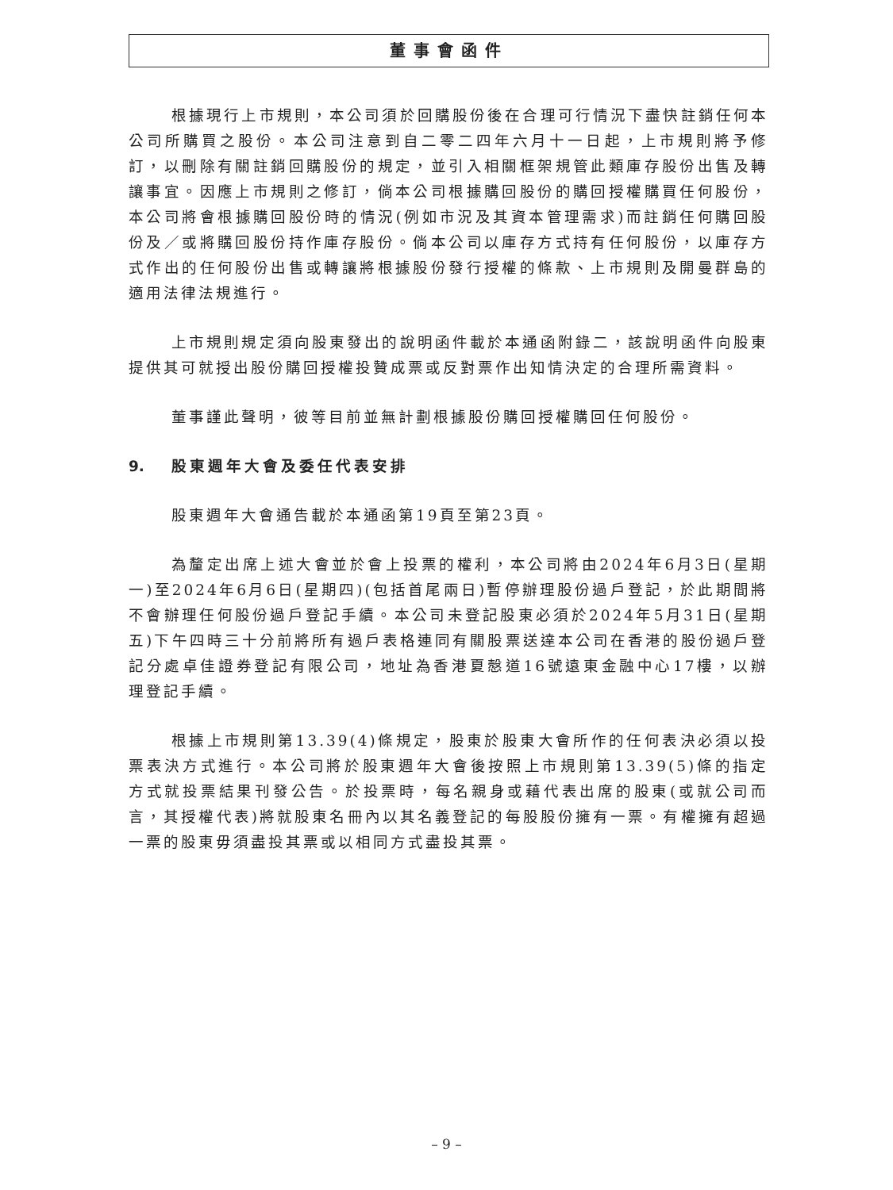董事會函件
根據現行上市規則，本公司須於回購股份後在合理可行情況下盡快註銷任何本公司所購買之股份。本公司注意到自二零二四年六月十一日起，上市規則將予修訂，以刪除有關註銷回購股份的規定，並引入相關框架規管此類庫存股份出售及轉讓事宜。因應上市規則之修訂，倘本公司根據購回股份的購回授權購買任何股份，本公司將會根據購回股份時的情況(例如市況及其資本管理需求)而註銷任何購回股份及／或將購回股份持作庫存股份。倘本公司以庫存方式持有任何股份，以庫存方式作出的任何股份出售或轉讓將根據股份發行授權的條款、上市規則及開曼群島的適用法律法規進行。
上市規則規定須向股東發出的說明函件載於本通函附錄二，該說明函件向股東提供其可就授出股份購回授權投贊成票或反對票作出知情決定的合理所需資料。
董事謹此聲明，彼等目前並無計劃根據股份購回授權購回任何股份。
9. 股東週年大會及委任代表安排
股東週年大會通告載於本通函第19頁至第23頁。
為釐定出席上述大會並於會上投票的權利，本公司將由2024年6月3日(星期一)至2024年6月6日(星期四)(包括首尾兩日)暫停辦理股份過戶登記，於此期間將不會辦理任何股份過戶登記手續。本公司未登記股東必須於2024年5月31日(星期五)下午四時三十分前將所有過戶表格連同有關股票送達本公司在香港的股份過戶登記分處卓佳證券登記有限公司，地址為香港夏慤道16號遠東金融中心17樓，以辦理登記手續。
根據上市規則第13.39(4)條規定，股東於股東大會所作的任何表決必須以投票表決方式進行。本公司將於股東週年大會後按照上市規則第13.39(5)條的指定方式就投票結果刊發公告。於投票時，每名親身或藉代表出席的股東(或就公司而言，其授權代表)將就股東名冊內以其名義登記的每股股份擁有一票。有權擁有超過一票的股東毋須盡投其票或以相同方式盡投其票。
– 9 –